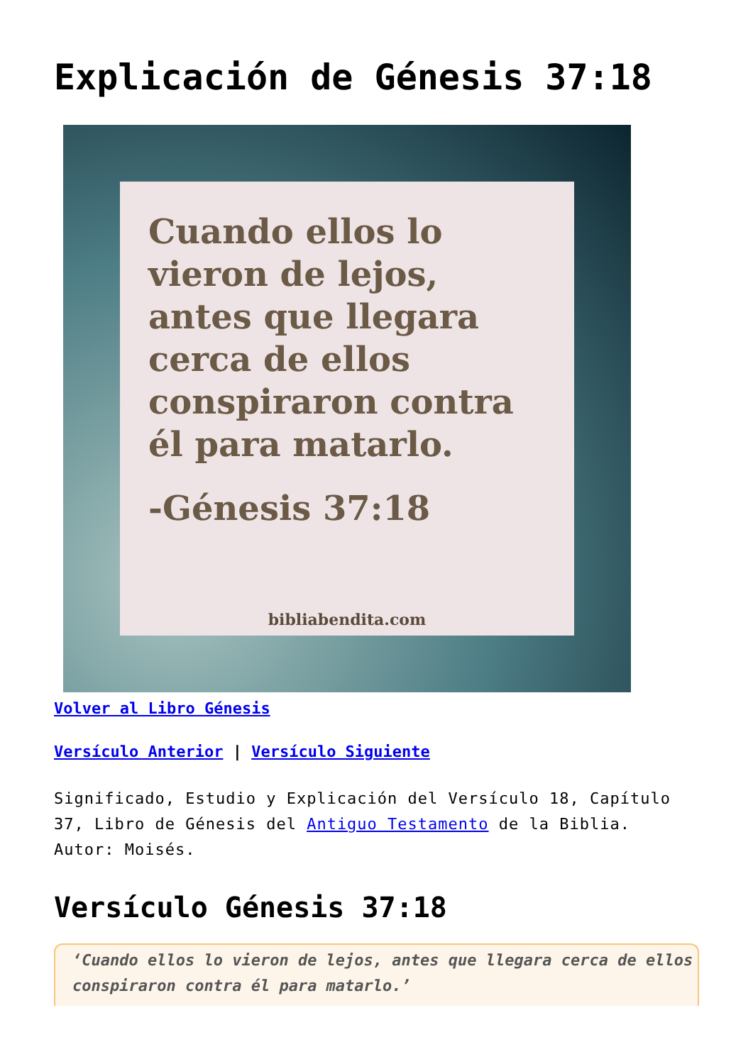Explicación de Génesis 37:18
Cuando ellos lo vieron de lejos, antes que llegara cerca de ellos conspiraron contra él para matarlo.
-Génesis 37:18
bibliabendita.com
Volver al Libro Génesis
Versículo Anterior | Versículo Siguiente
Significado, Estudio y Explicación del Versículo 18, Capítulo 37, Libro de Génesis del Antiguo Testamento de la Biblia. Autor: Moisés.
Versículo Génesis 37:18
‘Cuando ellos lo vieron de lejos, antes que llegara cerca de ellos conspiraron contra él para matarlo.’